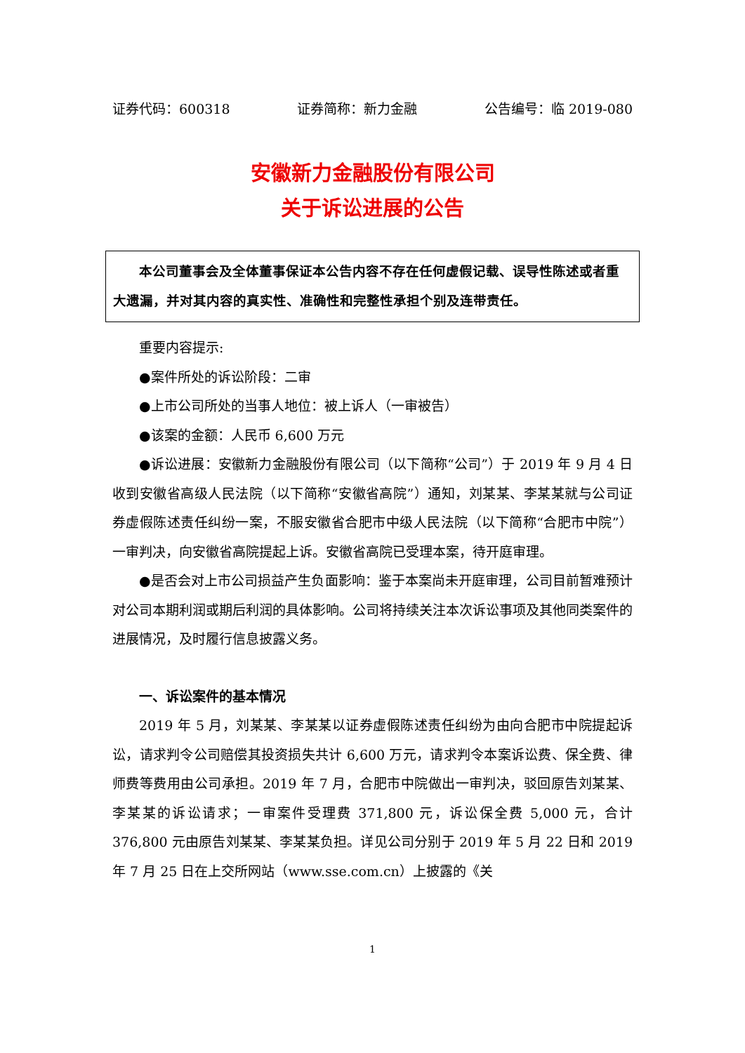证券代码：600318 证券简称：新力金融 公告编号：临 2019-080
安徽新力金融股份有限公司
关于诉讼进展的公告
本公司董事会及全体董事保证本公告内容不存在任何虚假记载、误导性陈述或者重大遗漏，并对其内容的真实性、准确性和完整性承担个别及连带责任。
重要内容提示:
●案件所处的诉讼阶段：二审
●上市公司所处的当事人地位：被上诉人（一审被告）
●该案的金额：人民币 6,600 万元
●诉讼进展：安徽新力金融股份有限公司（以下简称“公司”）于 2019 年 9 月 4 日收到安徽省高级人民法院（以下简称“安徽省高院”）通知，刘某某、李某某就与公司证券虚假陈述责任纠纷一案，不服安徽省合肥市中级人民法院（以下简称“合肥市中院”）一审判决，向安徽省高院提起上诉。安徽省高院已受理本案，待开庭审理。
●是否会对上市公司损益产生负面影响：鉴于本案尚未开庭审理，公司目前暂难预计对公司本期利润或期后利润的具体影响。公司将持续关注本次诉讼事项及其他同类案件的进展情况，及时履行信息披露义务。
一、诉讼案件的基本情况
2019 年 5 月，刘某某、李某某以证券虚假陈述责任纠纷为由向合肥市中院提起诉讼，请求判令公司赔偿其投资损失共计 6,600 万元，请求判令本案诉讼费、保全费、律师费等费用由公司承担。2019 年 7 月，合肥市中院做出一审判决，驳回原告刘某某、李某某的诉讼请求；一审案件受理费 371,800 元，诉讼保全费 5,000 元，合计 376,800 元由原告刘某某、李某某负担。详见公司分别于 2019 年 5 月 22 日和 2019 年 7 月 25 日在上交所网站（www.sse.com.cn）上披露的《关
1